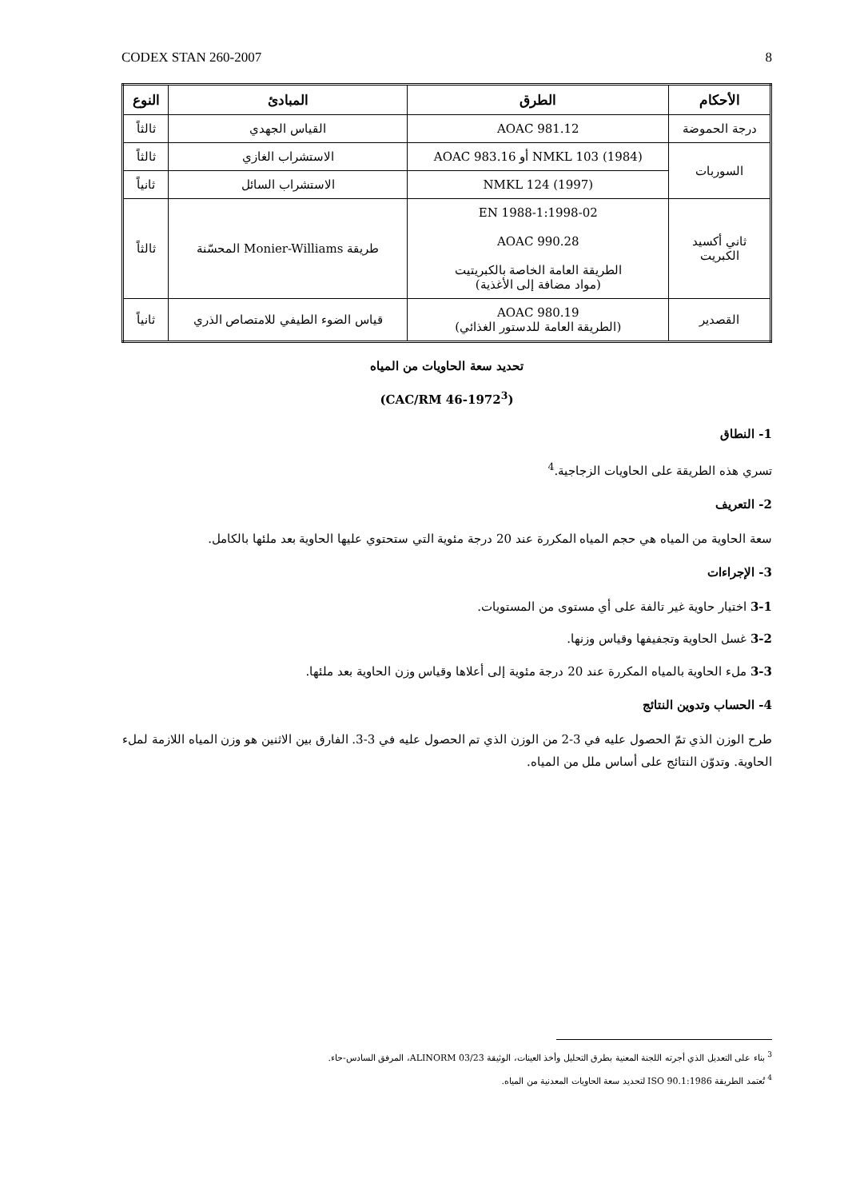CODEX STAN 260-2007 8
| الأحكام | الطرق | المبادئ | النوع |
| --- | --- | --- | --- |
| درجة الحموضة | AOAC 981.12 | القياس الجهدي | ثالثاً |
| السوربات | NMKL 103 (1984) أو AOAC 983.16 | الاستشراب الغازي | ثالثاً |
| | NMKL 124 (1997) | الاستشراب السائل | ثانياً |
| ثاني أكسيد الكبريت | EN 1988-1:1998-02 AOAC 990.28 الطريقة العامة الخاصة بالكبريتيت (مواد مضافة إلى الأغذية) | طريقة Monier-Williams المحسّنة | ثالثاً |
| القصدير | AOAC 980.19 (الطريقة العامة للدستور الغذائي) | قياس الضوء الطيفي للامتصاص الذري | ثانياً |
تحديد سعة الحاويات من المياه
(CAC/RM 46-1972<sup>3</sup>)
1- النطاق
تسري هذه الطريقة على الحاويات الزجاجية.<sup>4</sup>
2- التعريف
سعة الحاوية من المياه هي حجم المياه المكررة عند 20 درجة مئوية التي ستحتوي عليها الحاوية بعد ملئها بالكامل.
3- الإجراءات
3-1 اختيار حاوية غير تالفة على أي مستوى من المستويات.
3-2 غسل الحاوية وتجفيفها وقياس وزنها.
3-3 ملء الحاوية بالمياه المكررة عند 20 درجة مئوية إلى أعلاها وقياس وزن الحاوية بعد ملئها.
4- الحساب وتدوين النتائج
طرح الوزن الذي تمّ الحصول عليه في 3-2 من الوزن الذي تم الحصول عليه في 3-3. الفارق بين الاثنين هو وزن المياه اللازمة لملء الحاوية. وتدوّن النتائج على أساس ملل من المياه.
<sup>3</sup> بناء على التعديل الذي أجرته اللجنة المعنية بطرق التحليل وأخذ العينات، الوثيقة ALINORM 03/23، المرفق السادس-حاء.
<sup>4</sup> تُعتمد الطريقة ISO 90.1:1986 لتحديد سعة الحاويات المعدنية من المياه.